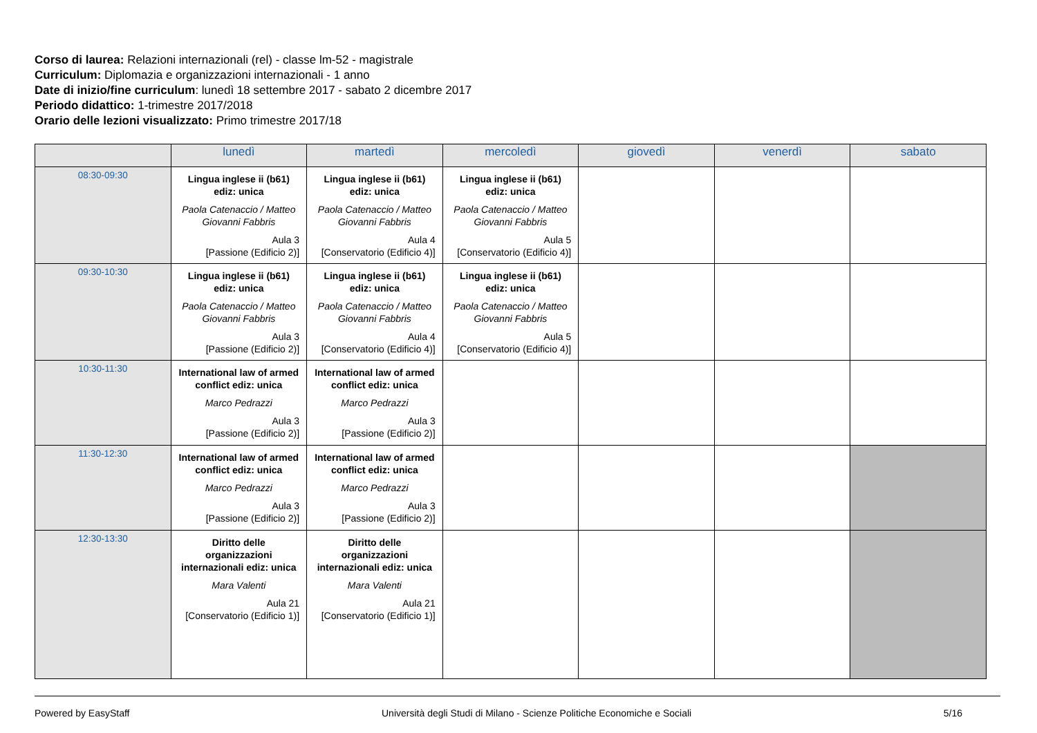Corso di laurea: Relazioni internazionali (rel) - classe lm-52 - magistrale
Curriculum: Diplomazia e organizzazioni internazionali - 1 anno
Date di inizio/fine curriculum: lunedì 18 settembre 2017 - sabato 2 dicembre 2017
Periodo didattico: 1-trimestre 2017/2018
Orario delle lezioni visualizzato: Primo trimestre 2017/18
| | lunedì | martedì | mercoledì | giovedì | venerdì | sabato |
| --- | --- | --- | --- | --- | --- | --- |
| 08:30-09:30 | Lingua inglese ii (b61) ediz: unica Paola Catenaccio / Matteo Giovanni Fabbris Aula 3 [Passione (Edificio 2)] | Lingua inglese ii (b61) ediz: unica Paola Catenaccio / Matteo Giovanni Fabbris Aula 4 [Conservatorio (Edificio 4)] | Lingua inglese ii (b61) ediz: unica Paola Catenaccio / Matteo Giovanni Fabbris Aula 5 [Conservatorio (Edificio 4)] | | | |
| 09:30-10:30 | Lingua inglese ii (b61) ediz: unica Paola Catenaccio / Matteo Giovanni Fabbris Aula 3 [Passione (Edificio 2)] | Lingua inglese ii (b61) ediz: unica Paola Catenaccio / Matteo Giovanni Fabbris Aula 4 [Conservatorio (Edificio 4)] | Lingua inglese ii (b61) ediz: unica Paola Catenaccio / Matteo Giovanni Fabbris Aula 5 [Conservatorio (Edificio 4)] | | | |
| 10:30-11:30 | International law of armed conflict ediz: unica Marco Pedrazzi Aula 3 [Passione (Edificio 2)] | International law of armed conflict ediz: unica Marco Pedrazzi Aula 3 [Passione (Edificio 2)] | | | | |
| 11:30-12:30 | International law of armed conflict ediz: unica Marco Pedrazzi Aula 3 [Passione (Edificio 2)] | International law of armed conflict ediz: unica Marco Pedrazzi Aula 3 [Passione (Edificio 2)] | | | | |
| 12:30-13:30 | Diritto delle organizzazioni internazionali ediz: unica Mara Valenti Aula 21 [Conservatorio (Edificio 1)] | Diritto delle organizzazioni internazionali ediz: unica Mara Valenti Aula 21 [Conservatorio (Edificio 1)] | | | | |
Powered by EasyStaff Università degli Studi di Milano - Scienze Politiche Economiche e Sociali 5/16